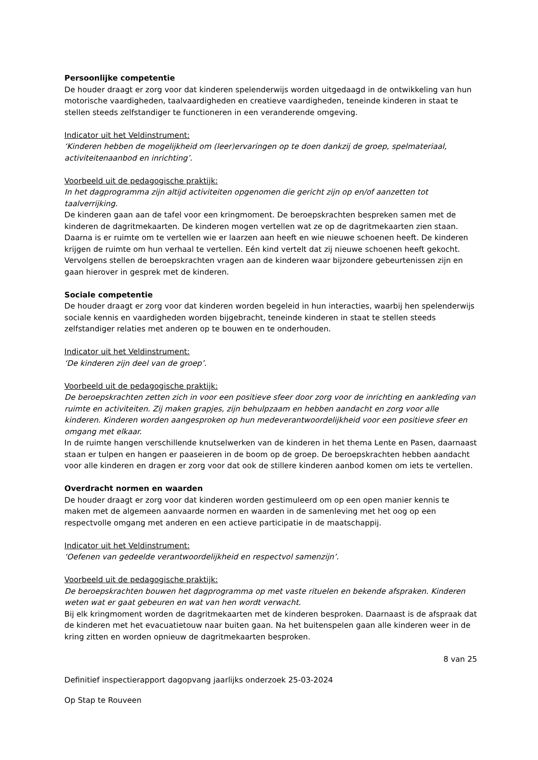Persoonlijke competentie
De houder draagt er zorg voor dat kinderen spelenderwijs worden uitgedaagd in de ontwikkeling van hun motorische vaardigheden, taalvaardigheden en creatieve vaardigheden, teneinde kinderen in staat te stellen steeds zelfstandiger te functioneren in een veranderende omgeving.
Indicator uit het Veldinstrument:
‘Kinderen hebben de mogelijkheid om (leer)ervaringen op te doen dankzij de groep, spelmateriaal, activiteitenaanbod en inrichting’.
Voorbeeld uit de pedagogische praktijk:
In het dagprogramma zijn altijd activiteiten opgenomen die gericht zijn op en/of aanzetten tot taalverrijking.
De kinderen gaan aan de tafel voor een kringmoment. De beroepskrachten bespreken samen met de kinderen de dagritmekaarten. De kinderen mogen vertellen wat ze op de dagritmekaarten zien staan. Daarna is er ruimte om te vertellen wie er laarzen aan heeft en wie nieuwe schoenen heeft. De kinderen krijgen de ruimte om hun verhaal te vertellen. Eén kind vertelt dat zij nieuwe schoenen heeft gekocht. Vervolgens stellen de beroepskrachten vragen aan de kinderen waar bijzondere gebeurtenissen zijn en gaan hierover in gesprek met de kinderen.
Sociale competentie
De houder draagt er zorg voor dat kinderen worden begeleid in hun interacties, waarbij hen spelenderwijs sociale kennis en vaardigheden worden bijgebracht, teneinde kinderen in staat te stellen steeds zelfstandiger relaties met anderen op te bouwen en te onderhouden.
Indicator uit het Veldinstrument:
‘De kinderen zijn deel van de groep’.
Voorbeeld uit de pedagogische praktijk:
De beroepskrachten zetten zich in voor een positieve sfeer door zorg voor de inrichting en aankleding van ruimte en activiteiten. Zij maken grapjes, zijn behulpzaam en hebben aandacht en zorg voor alle kinderen. Kinderen worden aangesproken op hun medeverantwoordelijkheid voor een positieve sfeer en omgang met elkaar.
In de ruimte hangen verschillende knutselwerken van de kinderen in het thema Lente en Pasen, daarnaast staan er tulpen en hangen er paaseieren in de boom op de groep. De beroepskrachten hebben aandacht voor alle kinderen en dragen er zorg voor dat ook de stillere kinderen aanbod komen om iets te vertellen.
Overdracht normen en waarden
De houder draagt er zorg voor dat kinderen worden gestimuleerd om op een open manier kennis te maken met de algemeen aanvaarde normen en waarden in de samenleving met het oog op een respectvolle omgang met anderen en een actieve participatie in de maatschappij.
Indicator uit het Veldinstrument:
‘Oefenen van gedeelde verantwoordelijkheid en respectvol samenzijn’.
Voorbeeld uit de pedagogische praktijk:
De beroepskrachten bouwen het dagprogramma op met vaste rituelen en bekende afspraken. Kinderen weten wat er gaat gebeuren en wat van hen wordt verwacht.
Bij elk kringmoment worden de dagritmekaarten met de kinderen besproken. Daarnaast is de afspraak dat de kinderen met het evacuatietouw naar buiten gaan. Na het buitenspelen gaan alle kinderen weer in de kring zitten en worden opnieuw de dagritmekaarten besproken.
8 van 25
Definitief inspectierapport dagopvang jaarlijks onderzoek 25-03-2024
Op Stap te Rouveen